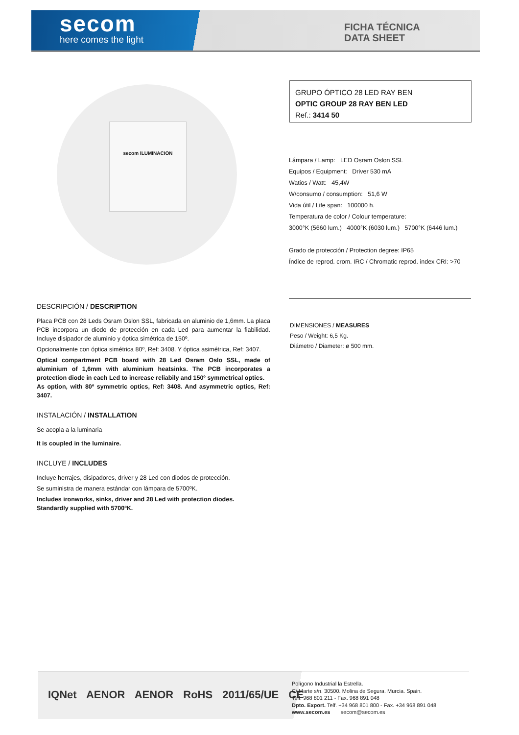secom
here comes the light
FICHA TÉCNICA
DATA SHEET
secom ILUMINACION
GRUPO ÓPTICO 28 LED RAY BEN
OPTIC GROUP 28 RAY BEN LED
Ref.: 3414 50
Lámpara / Lamp: LED Osram Oslon SSL
Equipos / Equipment: Driver 530 mA
Watios / Watt: 45,4W
W/consumo / consumption: 51,6 W
Vida útil / Life span: 100000 h.
Temperatura de color / Colour temperature:
3000°K (5660 lum.) 4000°K (6030 lum.) 5700°K (6446 lum.)
Grado de protección / Protection degree: IP65
Índice de reprod. crom. IRC / Chromatic reprod. index CRI: >70
DIMENSIONES / MEASURES
Peso / Weight: 6,5 Kg.
Diámetro / Diameter: ø 500 mm.
DESCRIPCIÓN / DESCRIPTION
Placa PCB con 28 Leds Osram Oslon SSL, fabricada en aluminio de 1,6mm. La placa PCB incorpora un diodo de protección en cada Led para aumentar la fiabilidad. Incluye disipador de aluminio y óptica simétrica de 150º.
Opcionalmente con óptica simétrica 80º, Ref: 3408. Y óptica asimétrica, Ref: 3407.
Optical compartment PCB board with 28 Led Osram Oslo SSL, made of aluminium of 1,6mm with aluminium heatsinks. The PCB incorporates a protection diode in each Led to increase reliabily and 150º symmetrical optics.
As option, with 80º symmetric optics, Ref: 3408. And asymmetric optics, Ref: 3407.
INSTALACIÓN / INSTALLATION
Se acopla a la luminaria
It is coupled in the luminaire.
INCLUYE / INCLUDES
Incluye herrajes, disipadores, driver y 28 Led con diodos de protección.
Se suministra de manera estándar con lámpara de 5700ºK.
Includes ironworks, sinks, driver and 28 Led with protection diodes.
Standardly supplied with 5700ºK.
IQNet AENOR AENOR RoHS 2011/65/UE CE
Polígono Industrial la Estrella.
C/ Marte s/n. 30500. Molina de Segura. Murcia. Spain.
Telf. 968 801 211 - Fax. 968 891 048
Dpto. Export. Telf. +34 968 801 800 - Fax. +34 968 891 048
www.secom.es secom@secom.es